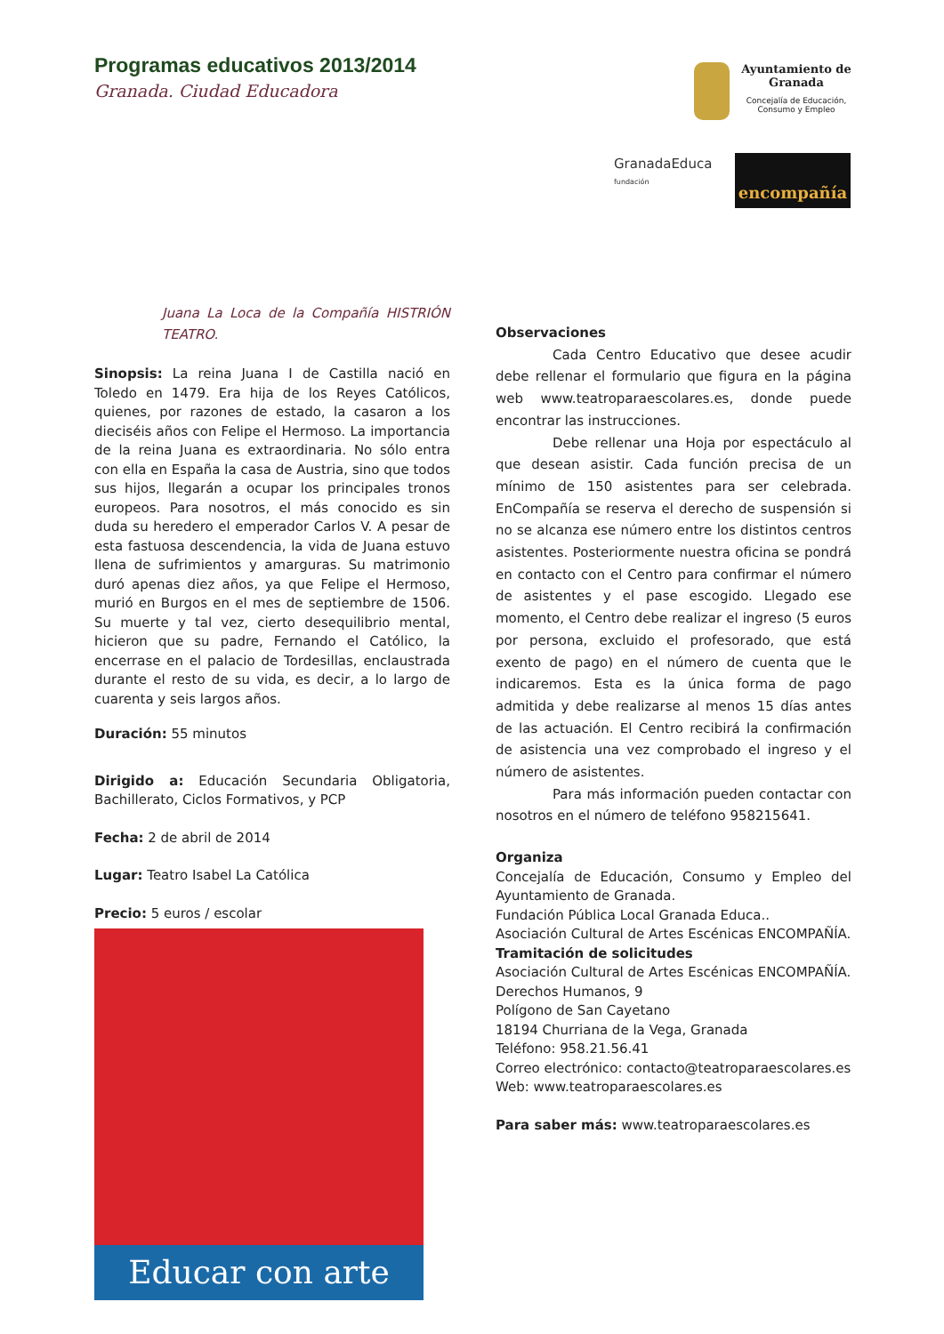Programas educativos 2013/2014
Granada. Ciudad Educadora
Ayuntamiento de
Granada
Concejalía de Educación,
Consumo y Empleo
GranadaEduca
fundación
encompañía
Juana La Loca de la Compañía HISTRIÓN TEATRO.
Sinopsis: La reina Juana I de Castilla nació en Toledo en 1479. Era hija de los Reyes Católicos, quienes, por razones de estado, la casaron a los dieciséis años con Felipe el Hermoso. La importancia de la reina Juana es extraordinaria. No sólo entra con ella en España la casa de Austria, sino que todos sus hijos, llegarán a ocupar los principales tronos europeos. Para nosotros, el más conocido es sin duda su heredero el emperador Carlos V. A pesar de esta fastuosa descendencia, la vida de Juana estuvo llena de sufrimientos y amarguras. Su matrimonio duró apenas diez años, ya que Felipe el Hermoso, murió en Burgos en el mes de septiembre de 1506. Su muerte y tal vez, cierto desequilibrio mental, hicieron que su padre, Fernando el Católico, la encerrase en el palacio de Tordesillas, enclaustrada durante el resto de su vida, es decir, a lo largo de cuarenta y seis largos años.
Duración: 55 minutos
Dirigido a: Educación Secundaria Obligatoria, Bachillerato, Ciclos Formativos, y PCP
Fecha: 2 de abril de 2014
Lugar: Teatro Isabel La Católica
Precio: 5 euros / escolar
Educar con arte
Observaciones
Cada Centro Educativo que desee acudir debe rellenar el formulario que figura en la página web www.teatroparaescolares.es, donde puede encontrar las instrucciones.
Debe rellenar una Hoja por espectáculo al que desean asistir. Cada función precisa de un mínimo de 150 asistentes para ser celebrada. EnCompañía se reserva el derecho de suspensión si no se alcanza ese número entre los distintos centros asistentes. Posteriormente nuestra oficina se pondrá en contacto con el Centro para confirmar el número de asistentes y el pase escogido. Llegado ese momento, el Centro debe realizar el ingreso (5 euros por persona, excluido el profesorado, que está exento de pago) en el número de cuenta que le indicaremos. Esta es la única forma de pago admitida y debe realizarse al menos 15 días antes de las actuación. El Centro recibirá la confirmación de asistencia una vez comprobado el ingreso y el número de asistentes.
Para más información pueden contactar con nosotros en el número de teléfono 958215641.
Organiza
Concejalía de Educación, Consumo y Empleo del Ayuntamiento de Granada.
Fundación Pública Local Granada Educa..
Asociación Cultural de Artes Escénicas ENCOMPAÑÍA.
Tramitación de solicitudes
Asociación Cultural de Artes Escénicas ENCOMPAÑÍA.
Derechos Humanos, 9
Polígono de San Cayetano
18194 Churriana de la Vega, Granada
Teléfono: 958.21.56.41
Correo electrónico: contacto@teatroparaescolares.es
Web: www.teatroparaescolares.es
Para saber más: www.teatroparaescolares.es